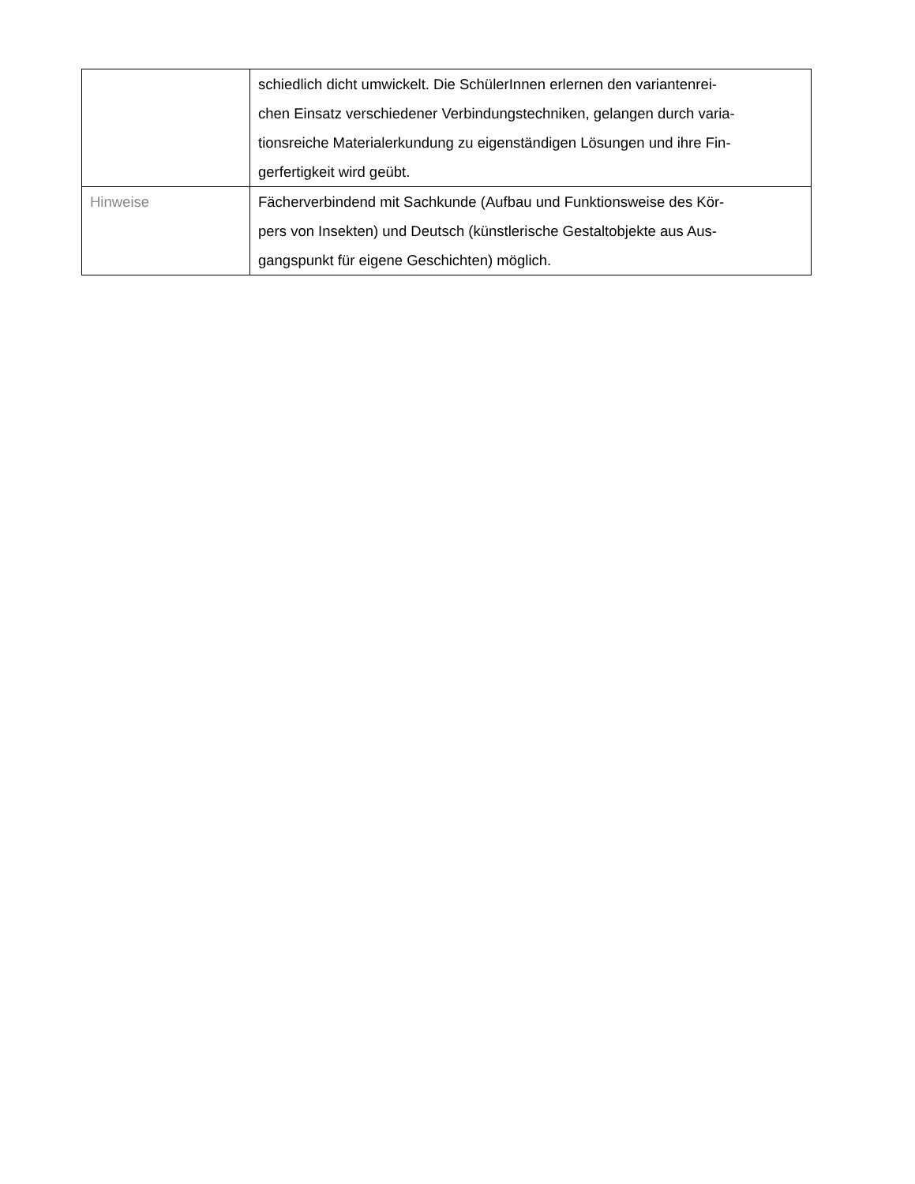| | schiedlich dicht umwickelt. Die SchülerInnen erlernen den variantenrei- chen Einsatz verschiedener Verbindungstechniken, gelangen durch varia- tionsreiche Materialerkundung zu eigenständigen Lösungen und ihre Fin- gerfertigkeit wird geübt. |
| Hinweise | Fächerverbindend mit Sachkunde (Aufbau und Funktionsweise des Kör- pers von Insekten) und Deutsch (künstlerische Gestaltobjekte aus Aus- gangspunkt für eigene Geschichten) möglich. |